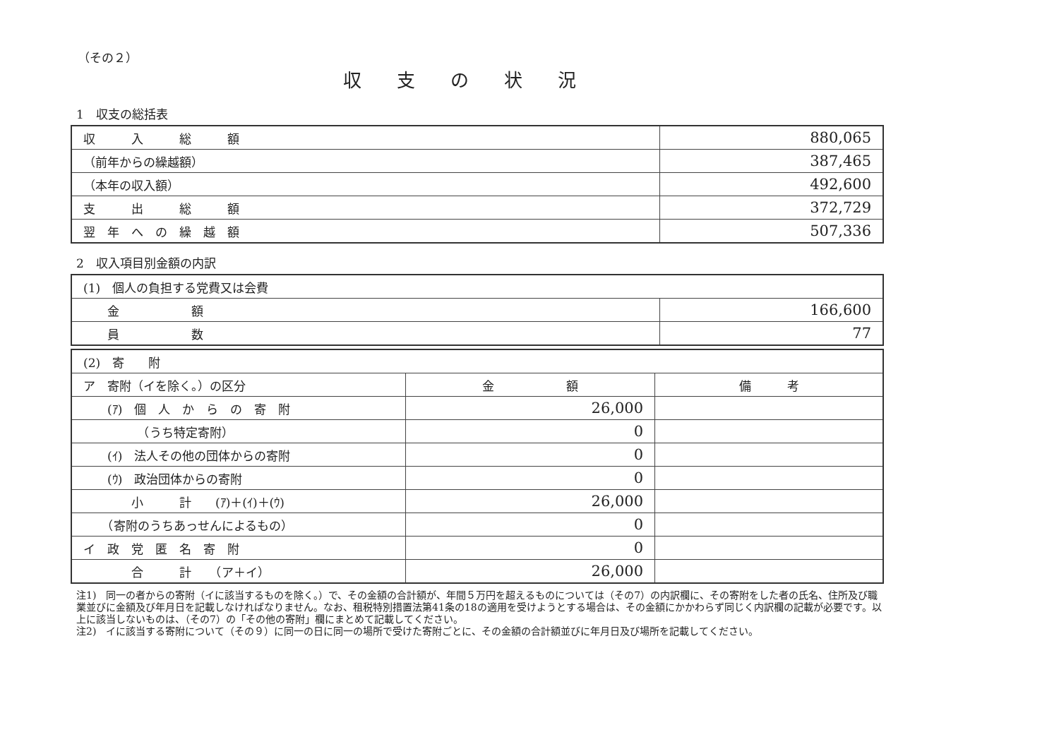（その２）
収支の状況
1　収支の総括表
| 収 入 総 額 | 880,065 |
| （前年からの繰越額） | 387,465 |
| （本年の収入額） | 492,600 |
| 支 出 総 額 | 372,729 |
| 翌 年 へ の 繰 越 額 | 507,336 |
2　収入項目別金額の内訳
| (1) 個人の負担する党費又は会費 | |
| 金 額 | 166,600 |
| 員 数 | 77 |
| (2) 寄 附 | | |
| ア 寄附（イを除く。）の区分 | 金 額 | 備 考 |
| (ｱ) 個 人 か ら の 寄 附 | 26,000 | |
| （うち特定寄附） | 0 | |
| (ｲ) 法人その他の団体からの寄附 | 0 | |
| (ｳ) 政治団体からの寄附 | 0 | |
| 小 計 (ｱ)＋(ｲ)＋(ｳ) | 26,000 | |
| （寄附のうちあっせんによるもの） | 0 | |
| イ 政 党 匿 名 寄 附 | 0 | |
| 合 計 （ア＋イ） | 26,000 | |
注1)　同一の者からの寄附（イに該当するものを除く。）で、その金額の合計額が、年間５万円を超えるものについては（その7）の内訳欄に、その寄附をした者の氏名、住所及び職業並びに金額及び年月日を記載しなければなりません。なお、租税特別措置法第41条の18の適用を受けようとする場合は、その金額にかかわらず同じく内訳欄の記載が必要です。以上に該当しないものは、（その7）の「その他の寄附」欄にまとめて記載してください。
注2)　イに該当する寄附について（その９）に同一の日に同一の場所で受けた寄附ごとに、その金額の合計額並びに年月日及び場所を記載してください。